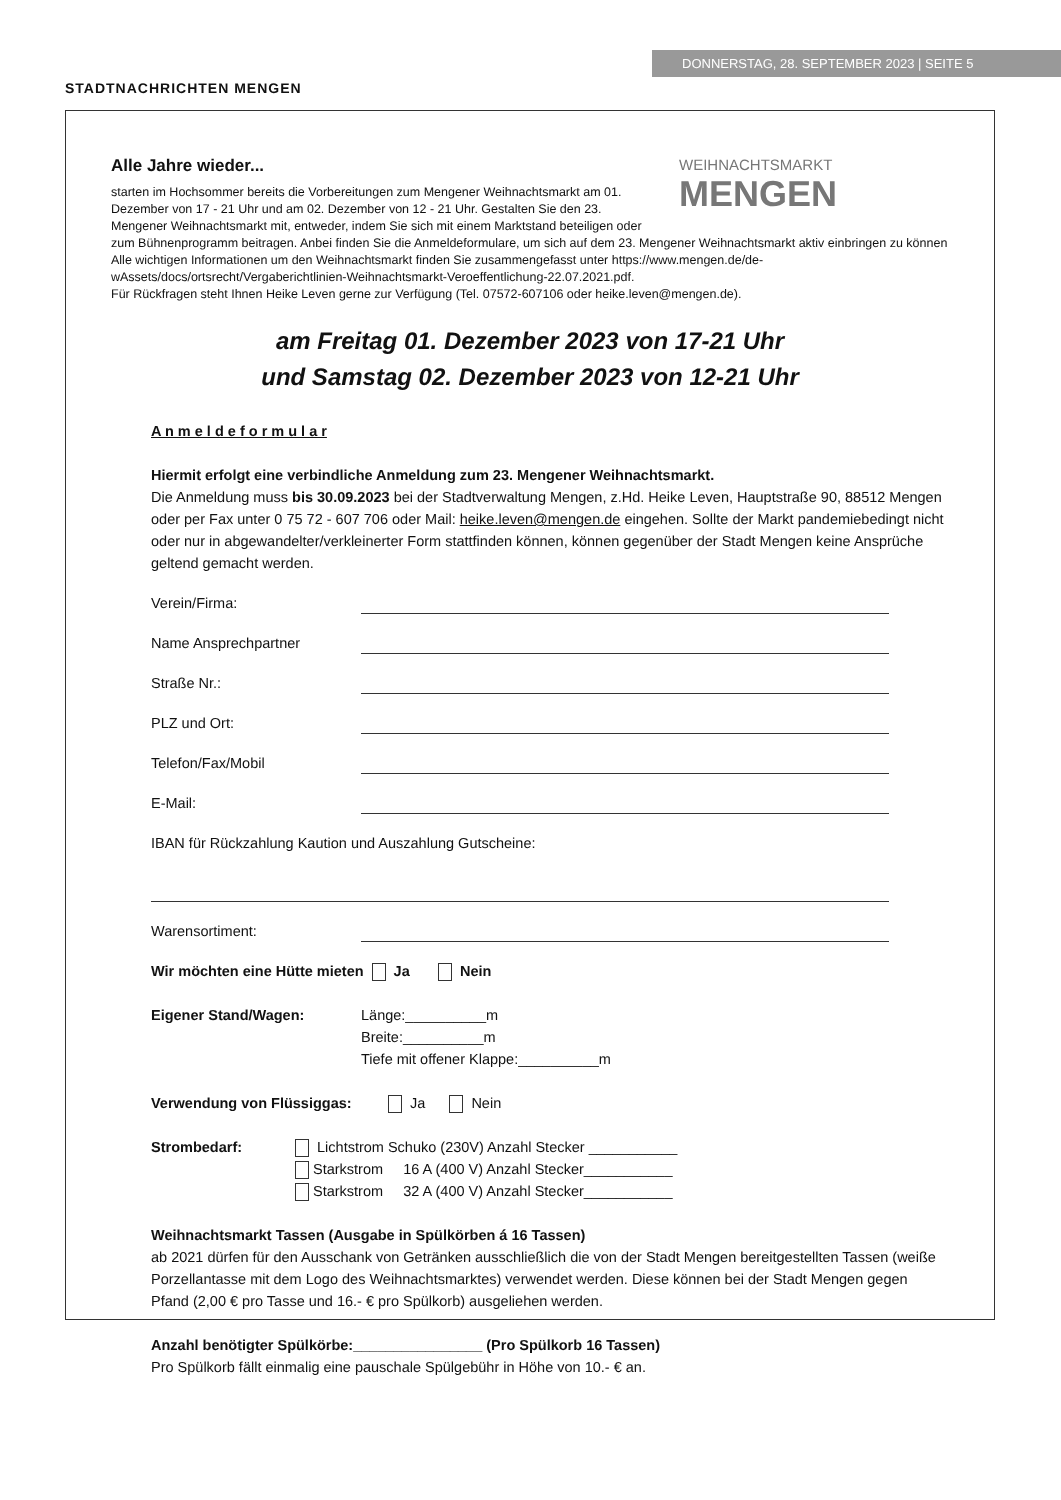STADTNACHRICHTEN MENGEN
DONNERSTAG, 28. SEPTEMBER 2023 | SEITE 5
WEIHNACHTSMARKT
MENGEN
Alle Jahre wieder...
starten im Hochsommer bereits die Vorbereitungen zum Mengener Weihnachtsmarkt am 01. Dezember von 17 - 21 Uhr und am 02. Dezember von 12 - 21 Uhr. Gestalten Sie den 23. Mengener Weihnachtsmarkt mit, entweder, indem Sie sich mit einem Marktstand beteiligen oder zum Bühnenprogramm beitragen. Anbei finden Sie die Anmeldeformulare, um sich auf dem 23. Mengener Weihnachtsmarkt aktiv einbringen zu können
Alle wichtigen Informationen um den Weihnachtsmarkt finden Sie zusammengefasst unter https://www.mengen.de/de-wAssets/docs/ortsrecht/Vergaberichtlinien-Weihnachtsmarkt-Veroeffentlichung-22.07.2021.pdf.
Für Rückfragen steht Ihnen Heike Leven gerne zur Verfügung (Tel. 07572-607106 oder heike.leven@mengen.de).
am Freitag 01. Dezember 2023 von 17-21 Uhr
und Samstag 02. Dezember 2023 von 12-21 Uhr
A n m e l d e f o r m u l a r
Hiermit erfolgt eine verbindliche Anmeldung zum 23. Mengener Weihnachtsmarkt.
Die Anmeldung muss bis 30.09.2023 bei der Stadtverwaltung Mengen, z.Hd. Heike Leven, Hauptstraße 90, 88512 Mengen oder per Fax unter 0 75 72 - 607 706 oder Mail: heike.leven@mengen.de eingehen. Sollte der Markt pandemiebedingt nicht oder nur in abgewandelter/verkleinerter Form stattfinden können, können gegenüber der Stadt Mengen keine Ansprüche geltend gemacht werden.
Verein/Firma:
Name Ansprechpartner
Straße Nr.:
PLZ und Ort:
Telefon/Fax/Mobil
E-Mail:
IBAN für Rückzahlung Kaution und Auszahlung Gutscheine:
Warensortiment:
Wir möchten eine Hütte mieten Ja Nein
Eigener Stand/Wagen: Länge:__________m
Breite:__________m
Tiefe mit offener Klappe:__________m
Verwendung von Flüssiggas: Ja Nein
Strombedarf: Lichtstrom Schuko (230V) Anzahl Stecker ___________
Starkstrom 16 A (400 V) Anzahl Stecker___________
Starkstrom 32 A (400 V) Anzahl Stecker___________
Weihnachtsmarkt Tassen (Ausgabe in Spülkörben á 16 Tassen)
ab 2021 dürfen für den Ausschank von Getränken ausschließlich die von der Stadt Mengen bereitgestellten Tassen (weiße Porzellantasse mit dem Logo des Weihnachtsmarktes) verwendet werden. Diese können bei der Stadt Mengen gegen Pfand (2,00 € pro Tasse und 16.- € pro Spülkorb) ausgeliehen werden.
Anzahl benötigter Spülkörbe:________________ (Pro Spülkorb 16 Tassen)
Pro Spülkorb fällt einmalig eine pauschale Spülgebühr in Höhe von 10.- € an.